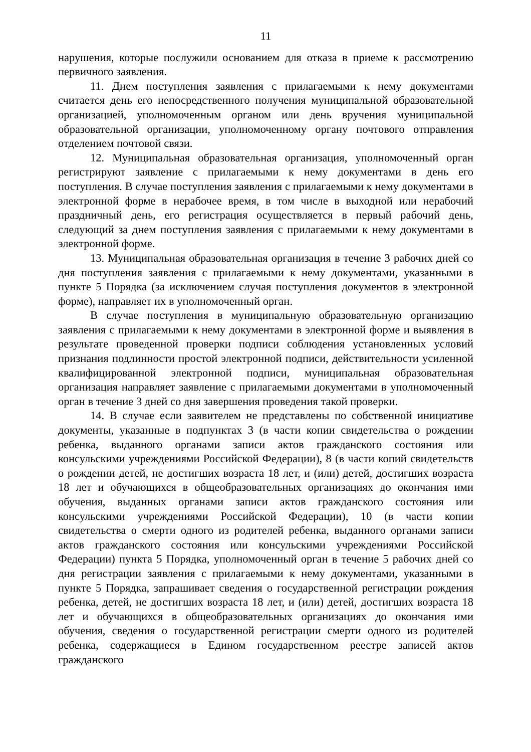11
нарушения, которые послужили основанием для отказа в приеме к рассмотрению первичного заявления.
11. Днем поступления заявления с прилагаемыми к нему документами считается день его непосредственного получения муниципальной образовательной организацией, уполномоченным органом или день вручения муниципальной образовательной организации, уполномоченному органу почтового отправления отделением почтовой связи.
12. Муниципальная образовательная организация, уполномоченный орган регистрируют заявление с прилагаемыми к нему документами в день его поступления. В случае поступления заявления с прилагаемыми к нему документами в электронной форме в нерабочее время, в том числе в выходной или нерабочий праздничный день, его регистрация осуществляется в первый рабочий день, следующий за днем поступления заявления с прилагаемыми к нему документами в электронной форме.
13. Муниципальная образовательная организация в течение 3 рабочих дней со дня поступления заявления с прилагаемыми к нему документами, указанными в пункте 5 Порядка (за исключением случая поступления документов в электронной форме), направляет их в уполномоченный орган.
В случае поступления в муниципальную образовательную организацию заявления с прилагаемыми к нему документами в электронной форме и выявления в результате проведенной проверки подписи соблюдения установленных условий признания подлинности простой электронной подписи, действительности усиленной квалифицированной электронной подписи, муниципальная образовательная организация направляет заявление с прилагаемыми документами в уполномоченный орган в течение 3 дней со дня завершения проведения такой проверки.
14. В случае если заявителем не представлены по собственной инициативе документы, указанные в подпунктах 3 (в части копии свидетельства о рождении ребенка, выданного органами записи актов гражданского состояния или консульскими учреждениями Российской Федерации), 8 (в части копий свидетельств о рождении детей, не достигших возраста 18 лет, и (или) детей, достигших возраста 18 лет и обучающихся в общеобразовательных организациях до окончания ими обучения, выданных органами записи актов гражданского состояния или консульскими учреждениями Российской Федерации), 10 (в части копии свидетельства о смерти одного из родителей ребенка, выданного органами записи актов гражданского состояния или консульскими учреждениями Российской Федерации) пункта 5 Порядка, уполномоченный орган в течение 5 рабочих дней со дня регистрации заявления с прилагаемыми к нему документами, указанными в пункте 5 Порядка, запрашивает сведения о государственной регистрации рождения ребенка, детей, не достигших возраста 18 лет, и (или) детей, достигших возраста 18 лет и обучающихся в общеобразовательных организациях до окончания ими обучения, сведения о государственной регистрации смерти одного из родителей ребенка, содержащиеся в Едином государственном реестре записей актов гражданского